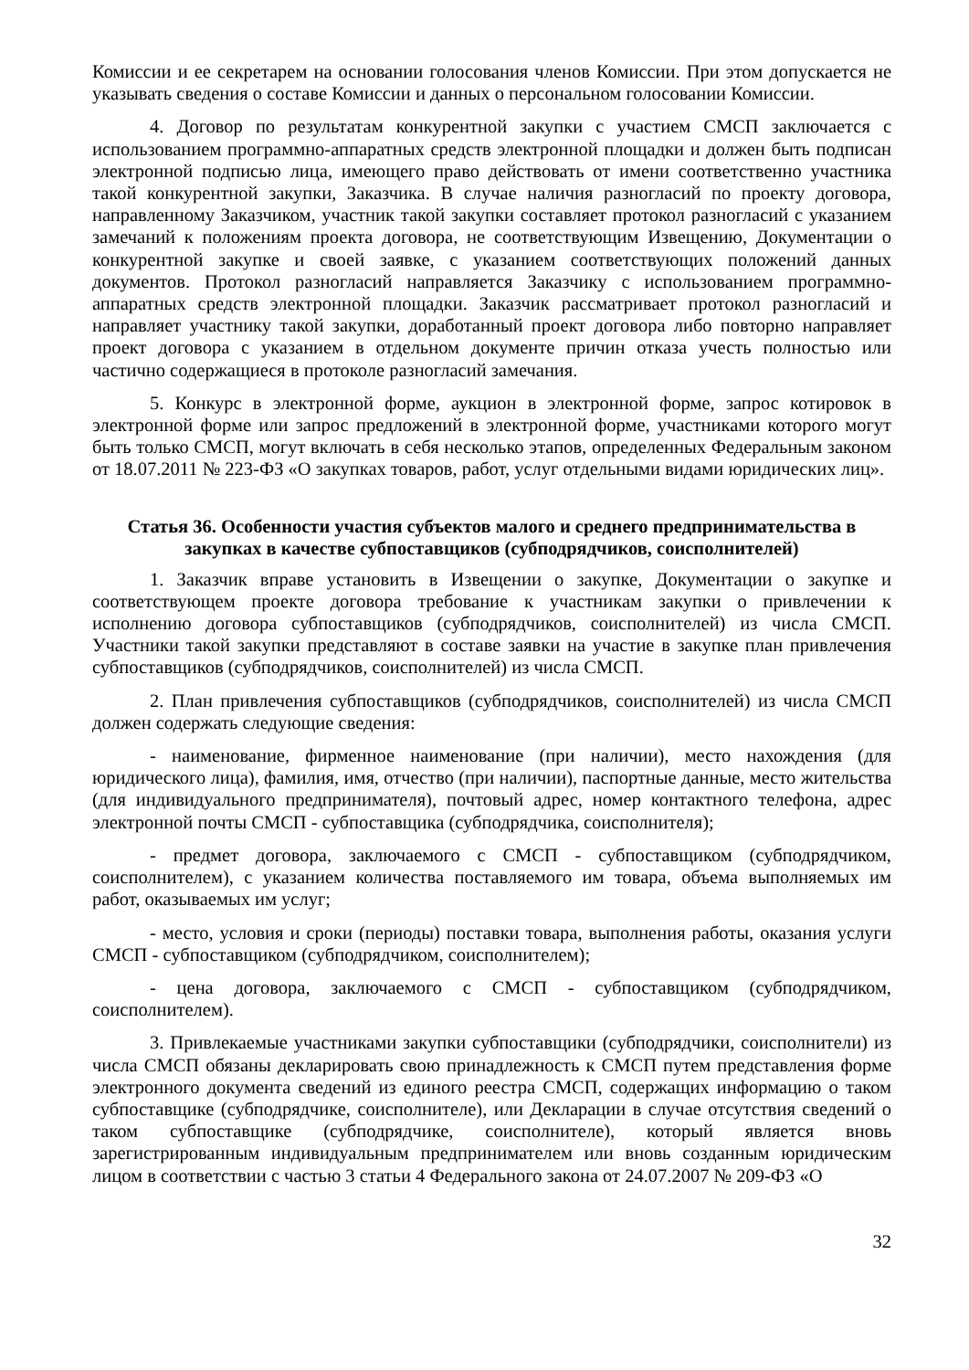Комиссии и ее секретарем на основании голосования членов Комиссии. При этом допускается не указывать сведения о составе Комиссии и данных о персональном голосовании Комиссии.
4. Договор по результатам конкурентной закупки с участием СМСП заключается с использованием программно-аппаратных средств электронной площадки и должен быть подписан электронной подписью лица, имеющего право действовать от имени соответственно участника такой конкурентной закупки, Заказчика. В случае наличия разногласий по проекту договора, направленному Заказчиком, участник такой закупки составляет протокол разногласий с указанием замечаний к положениям проекта договора, не соответствующим Извещению, Документации о конкурентной закупке и своей заявке, с указанием соответствующих положений данных документов. Протокол разногласий направляется Заказчику с использованием программно-аппаратных средств электронной площадки. Заказчик рассматривает протокол разногласий и направляет участнику такой закупки, доработанный проект договора либо повторно направляет проект договора с указанием в отдельном документе причин отказа учесть полностью или частично содержащиеся в протоколе разногласий замечания.
5. Конкурс в электронной форме, аукцион в электронной форме, запрос котировок в электронной форме или запрос предложений в электронной форме, участниками которого могут быть только СМСП, могут включать в себя несколько этапов, определенных Федеральным законом от 18.07.2011 № 223-ФЗ «О закупках товаров, работ, услуг отдельными видами юридических лиц».
Статья 36. Особенности участия субъектов малого и среднего предпринимательства в закупках в качестве субпоставщиков (субподрядчиков, соисполнителей)
1. Заказчик вправе установить в Извещении о закупке, Документации о закупке и соответствующем проекте договора требование к участникам закупки о привлечении к исполнению договора субпоставщиков (субподрядчиков, соисполнителей) из числа СМСП. Участники такой закупки представляют в составе заявки на участие в закупке план привлечения субпоставщиков (субподрядчиков, соисполнителей) из числа СМСП.
2. План привлечения субпоставщиков (субподрядчиков, соисполнителей) из числа СМСП должен содержать следующие сведения:
- наименование, фирменное наименование (при наличии), место нахождения (для юридического лица), фамилия, имя, отчество (при наличии), паспортные данные, место жительства (для индивидуального предпринимателя), почтовый адрес, номер контактного телефона, адрес электронной почты СМСП - субпоставщика (субподрядчика, соисполнителя);
- предмет договора, заключаемого с СМСП - субпоставщиком (субподрядчиком, соисполнителем), с указанием количества поставляемого им товара, объема выполняемых им работ, оказываемых им услуг;
- место, условия и сроки (периоды) поставки товара, выполнения работы, оказания услуги СМСП - субпоставщиком (субподрядчиком, соисполнителем);
- цена договора, заключаемого с СМСП - субпоставщиком (субподрядчиком, соисполнителем).
3. Привлекаемые участниками закупки субпоставщики (субподрядчики, соисполнители) из числа СМСП обязаны декларировать свою принадлежность к СМСП путем представления форме электронного документа сведений из единого реестра СМСП, содержащих информацию о таком субпоставщике (субподрядчике, соисполнителе), или Декларации в случае отсутствия сведений о таком субпоставщике (субподрядчике, соисполнителе), который является вновь зарегистрированным индивидуальным предпринимателем или вновь созданным юридическим лицом в соответствии с частью 3 статьи 4 Федерального закона от 24.07.2007 № 209-ФЗ «О
32